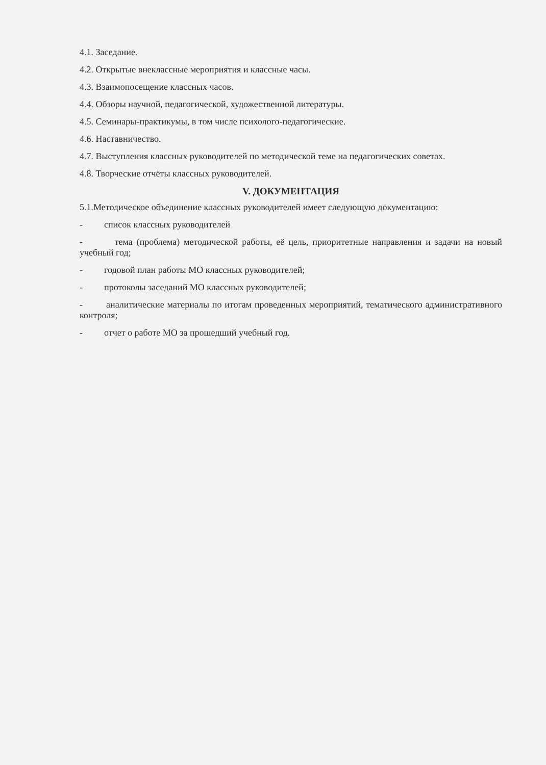4.1. Заседание.
4.2. Открытые внеклассные мероприятия и классные часы.
4.3. Взаимопосещение классных часов.
4.4. Обзоры научной, педагогической, художественной литературы.
4.5. Семинары-практикумы, в том числе психолого-педагогические.
4.6. Наставничество.
4.7. Выступления классных руководителей по методической теме на педагогических советах.
4.8. Творческие отчёты классных руководителей.
V. ДОКУМЕНТАЦИЯ
5.1.Методическое объединение классных руководителей имеет следующую документацию:
- список классных руководителей
- тема (проблема) методической работы, её цель, приоритетные направления и задачи на новый учебный год;
- годовой план работы МО классных руководителей;
- протоколы заседаний МО классных руководителей;
- аналитические материалы по итогам проведенных мероприятий, тематического административного контроля;
- отчет о работе МО за прошедший учебный год.